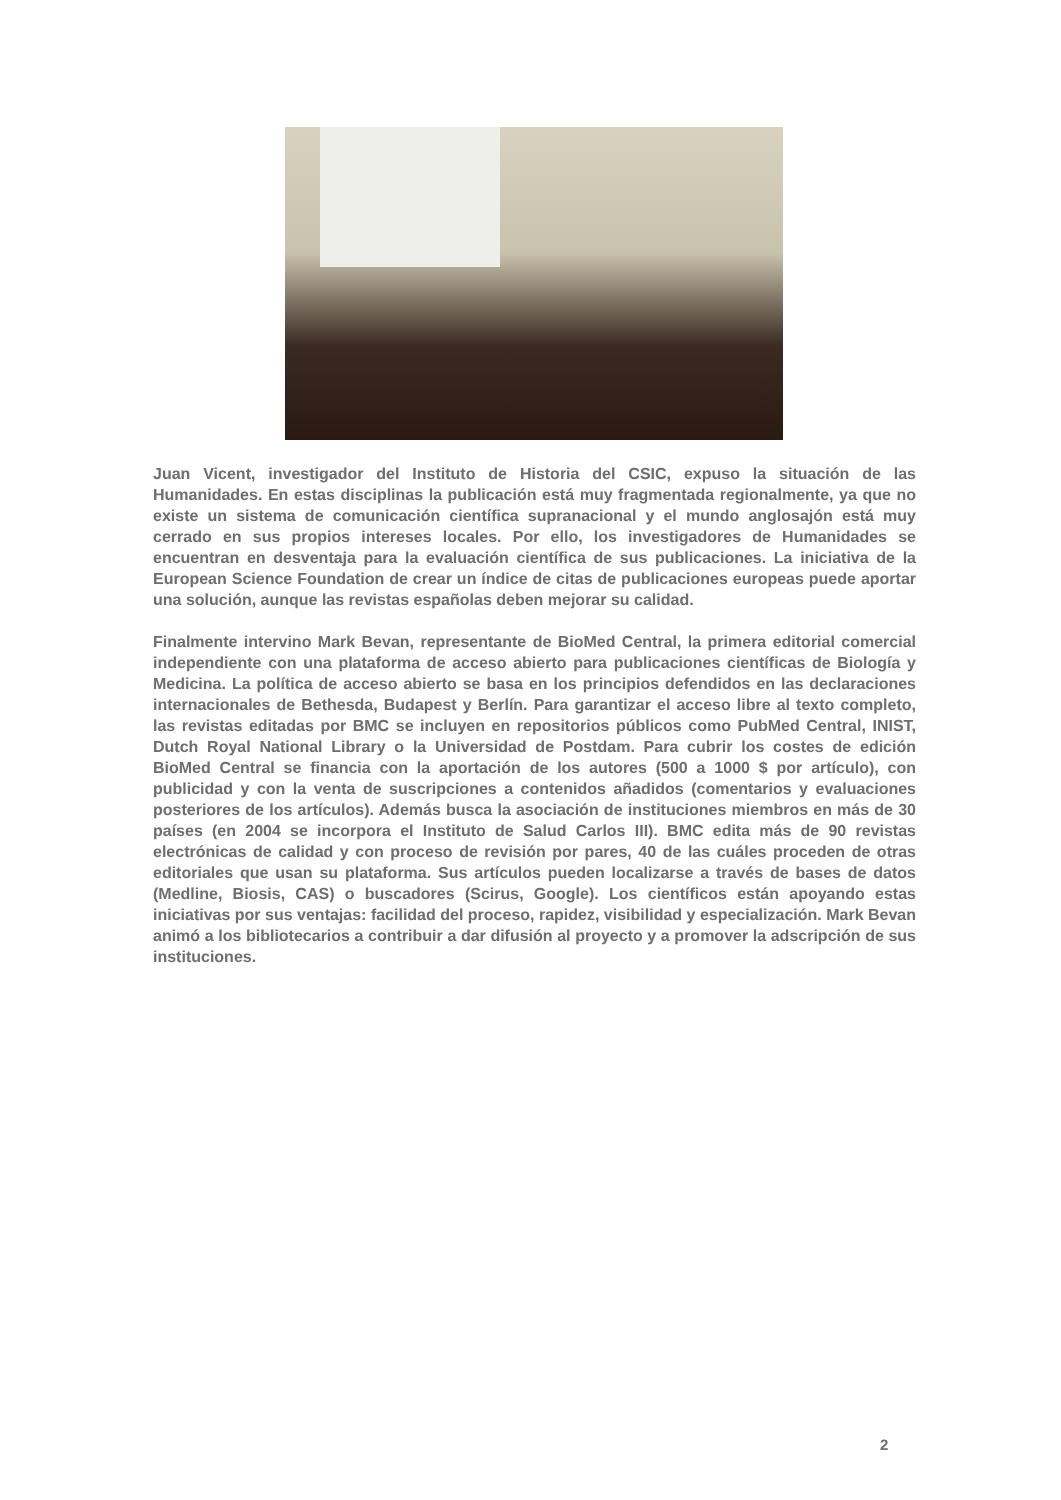Juan Vicent, investigador del Instituto de Historia del CSIC, expuso la situación de las Humanidades. En estas disciplinas la publicación está muy fragmentada regionalmente, ya que no existe un sistema de comunicación científica supranacional y el mundo anglosajón está muy cerrado en sus propios intereses locales. Por ello, los investigadores de Humanidades se encuentran en desventaja para la evaluación científica de sus publicaciones. La iniciativa de la European Science Foundation de crear un índice de citas de publicaciones europeas puede aportar una solución, aunque las revistas españolas deben mejorar su calidad.
Finalmente intervino Mark Bevan, representante de BioMed Central, la primera editorial comercial independiente con una plataforma de acceso abierto para publicaciones científicas de Biología y Medicina. La política de acceso abierto se basa en los principios defendidos en las declaraciones internacionales de Bethesda, Budapest y Berlín. Para garantizar el acceso libre al texto completo, las revistas editadas por BMC se incluyen en repositorios públicos como PubMed Central, INIST, Dutch Royal National Library o la Universidad de Postdam. Para cubrir los costes de edición BioMed Central se financia con la aportación de los autores (500 a 1000 $ por artículo), con publicidad y con la venta de suscripciones a contenidos añadidos (comentarios y evaluaciones posteriores de los artículos). Además busca la asociación de instituciones miembros en más de 30 países (en 2004 se incorpora el Instituto de Salud Carlos III). BMC edita más de 90 revistas electrónicas de calidad y con proceso de revisión por pares, 40 de las cuáles proceden de otras editoriales que usan su plataforma. Sus artículos pueden localizarse a través de bases de datos (Medline, Biosis, CAS) o buscadores (Scirus, Google). Los científicos están apoyando estas iniciativas por sus ventajas: facilidad del proceso, rapidez, visibilidad y especialización. Mark Bevan animó a los bibliotecarios a contribuir a dar difusión al proyecto y a promover la adscripción de sus instituciones.
2